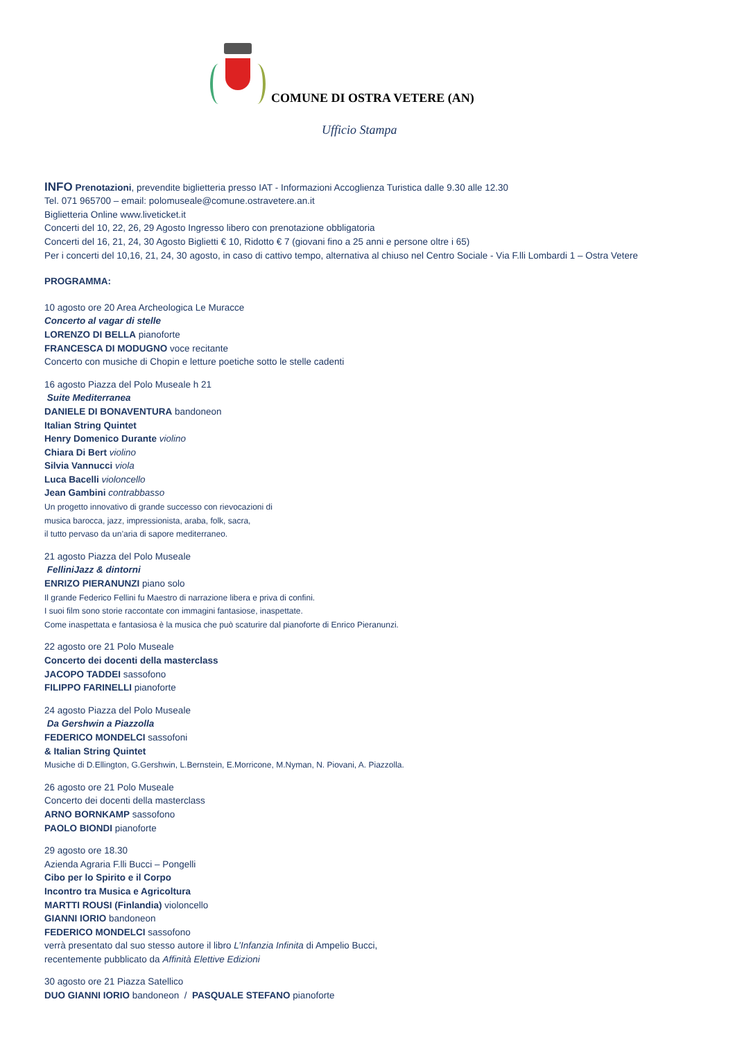COMUNE DI OSTRA VETERE (AN)
Ufficio Stampa
INFO Prenotazioni, prevendite biglietteria presso IAT - Informazioni Accoglienza Turistica dalle 9.30 alle 12.30
Tel. 071 965700 – email: polomuseale@comune.ostravetere.an.it
Biglietteria Online www.liveticket.it
Concerti del 10, 22, 26, 29 Agosto Ingresso libero con prenotazione obbligatoria
Concerti del 16, 21, 24, 30 Agosto Biglietti € 10, Ridotto € 7 (giovani fino a 25 anni e persone oltre i 65)
Per i concerti del 10,16, 21, 24, 30 agosto, in caso di cattivo tempo, alternativa al chiuso nel Centro Sociale - Via F.lli Lombardi 1 – Ostra Vetere
PROGRAMMA:
10 agosto ore 20 Area Archeologica Le Muracce
Concerto al vagar di stelle
LORENZO DI BELLA pianoforte
FRANCESCA DI MODUGNO voce recitante
Concerto con musiche di Chopin e letture poetiche sotto le stelle cadenti
16 agosto Piazza del Polo Museale h 21
Suite Mediterranea
DANIELE DI BONAVENTURA bandoneon
Italian String Quintet
Henry Domenico Durante violino
Chiara Di Bert violino
Silvia Vannucci viola
Luca Bacelli violoncello
Jean Gambini contrabbasso
Un progetto innovativo di grande successo con rievocazioni di
musica barocca, jazz, impressionista, araba, folk, sacra,
il tutto pervaso da un’aria di sapore mediterraneo.
21 agosto Piazza del Polo Museale
FelliniJazz & dintorni
ENRIZO PIERANUNZI piano solo
Il grande Federico Fellini fu Maestro di narrazione libera e priva di confini.
I suoi film sono storie raccontate con immagini fantasiose, inaspettate.
Come inaspettata e fantasiosa è la musica che può scaturire dal pianoforte di Enrico Pieranunzi.
22 agosto ore 21 Polo Museale
Concerto dei docenti della masterclass
JACOPO TADDEI sassofono
FILIPPO FARINELLI pianoforte
24 agosto Piazza del Polo Museale
Da Gershwin a Piazzolla
FEDERICO MONDELCI sassofoni
& Italian String Quintet
Musiche di D.Ellington, G.Gershwin, L.Bernstein, E.Morricone, M.Nyman, N. Piovani, A. Piazzolla.
26 agosto ore 21 Polo Museale
Concerto dei docenti della masterclass
ARNO BORNKAMP sassofono
PAOLO BIONDI pianoforte
29 agosto ore 18.30
Azienda Agraria F.lli Bucci – Pongelli
Cibo per lo Spirito e il Corpo
Incontro tra Musica e Agricoltura
MARTTI ROUSI (Finlandia) violoncello
GIANNI IORIO bandoneon
FEDERICO MONDELCI sassofono
verrà presentato dal suo stesso autore il libro L’Infanzia Infinita di Ampelio Bucci,
recentemente pubblicato da Affinità Elettive Edizioni
30 agosto ore 21 Piazza Satellico
DUO GIANNI IORIO bandoneon / PASQUALE STEFANO pianoforte